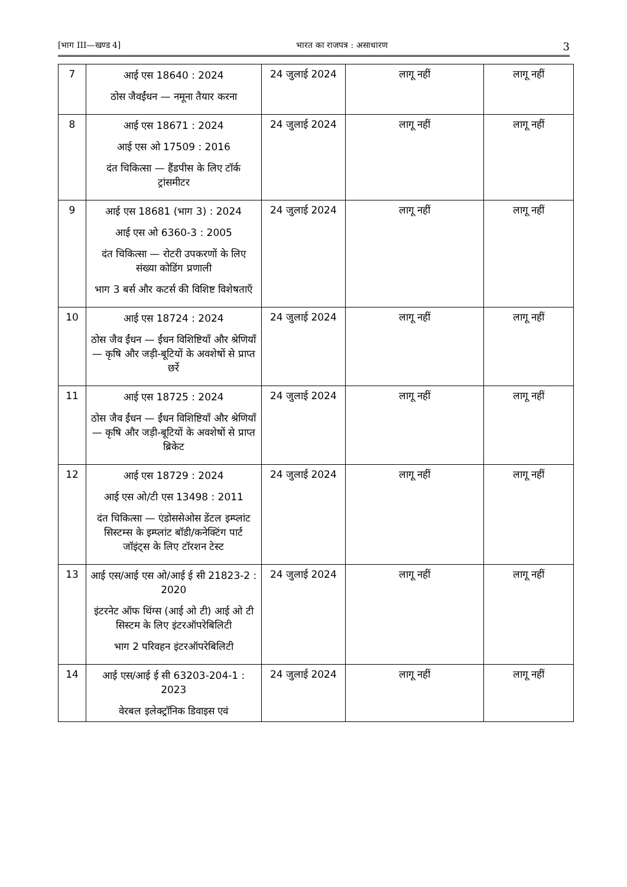[भाग III—खण्ड 4] भारत का राजपत्र : असाधारण 3
| 7 | आई एस 18640 : 2024 ठोस जैवईंधन — नमूना तैयार करना | 24 जुलाई 2024 | लागू नहीं | लागू नहीं |
| 8 | आई एस 18671 : 2024 आई एस ओ 17509 : 2016 दंत चिकित्सा — हैंडपीस के लिए टॉर्क ट्रांसमीटर | 24 जुलाई 2024 | लागू नहीं | लागू नहीं |
| 9 | आई एस 18681 (भाग 3) : 2024 आई एस ओ 6360-3 : 2005 दंत चिकित्सा — रोटरी उपकरणों के लिए संख्या कोडिंग प्रणाली भाग 3 बर्स और कटर्स की विशिष्ट विशेषताएँ | 24 जुलाई 2024 | लागू नहीं | लागू नहीं |
| 10 | आई एस 18724 : 2024 ठोस जैव ईंधन — ईंधन विशिष्टियाँ और श्रेणियाँ — कृषि और जड़ी-बूटियों के अवशेषों से प्राप्त छर्रे | 24 जुलाई 2024 | लागू नहीं | लागू नहीं |
| 11 | आई एस 18725 : 2024 ठोस जैव ईंधन — ईंधन विशिष्टियाँ और श्रेणियाँ — कृषि और जड़ी-बूटियों के अवशेषों से प्राप्त ब्रिकेट | 24 जुलाई 2024 | लागू नहीं | लागू नहीं |
| 12 | आई एस 18729 : 2024 आई एस ओ/टी एस 13498 : 2011 दंत चिकित्सा — एंडोससेओस डेंटल इम्प्लांट सिस्टम्स के इम्प्लांट बॉडी/कनेक्टिंग पार्ट जॉइंट्स के लिए टॉरशन टेस्ट | 24 जुलाई 2024 | लागू नहीं | लागू नहीं |
| 13 | आई एस/आई एस ओ/आई ई सी 21823-2 : 2020 इंटरनेट ऑफ थिंग्स (आई ओ टी) आई ओ टी सिस्टम के लिए इंटरऑपरेबिलिटी भाग 2 परिवहन इंटरऑपरेबिलिटी | 24 जुलाई 2024 | लागू नहीं | लागू नहीं |
| 14 | आई एस/आई ई सी 63203-204-1 : 2023 वेरबल इलेक्ट्रॉनिक डिवाइस एवं | 24 जुलाई 2024 | लागू नहीं | लागू नहीं |